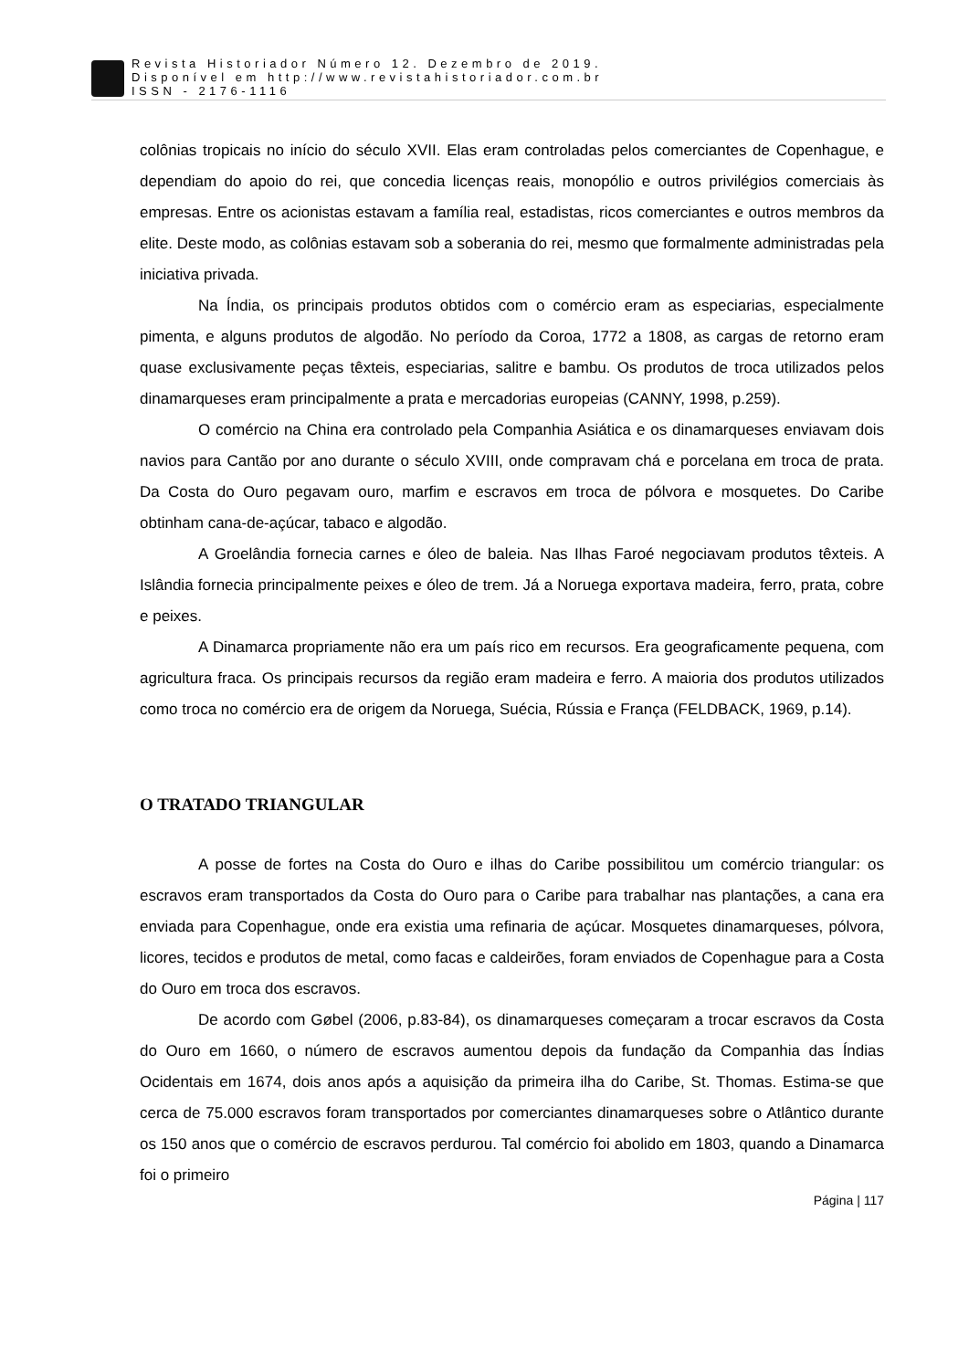Revista Historiador Número 12. Dezembro de 2019.
Disponível em http://www.revistahistoriador.com.br
ISSN - 2176-1116
colônias tropicais no início do século XVII. Elas eram controladas pelos comerciantes de Copenhague, e dependiam do apoio do rei, que concedia licenças reais, monopólio e outros privilégios comerciais às empresas. Entre os acionistas estavam a família real, estadistas, ricos comerciantes e outros membros da elite. Deste modo, as colônias estavam sob a soberania do rei, mesmo que formalmente administradas pela iniciativa privada.
Na Índia, os principais produtos obtidos com o comércio eram as especiarias, especialmente pimenta, e alguns produtos de algodão. No período da Coroa, 1772 a 1808, as cargas de retorno eram quase exclusivamente peças têxteis, especiarias, salitre e bambu. Os produtos de troca utilizados pelos dinamarqueses eram principalmente a prata e mercadorias europeias (CANNY, 1998, p.259).
O comércio na China era controlado pela Companhia Asiática e os dinamarqueses enviavam dois navios para Cantão por ano durante o século XVIII, onde compravam chá e porcelana em troca de prata. Da Costa do Ouro pegavam ouro, marfim e escravos em troca de pólvora e mosquetes. Do Caribe obtinham cana-de-açúcar, tabaco e algodão.
A Groelândia fornecia carnes e óleo de baleia. Nas Ilhas Faroé negociavam produtos têxteis. A Islândia fornecia principalmente peixes e óleo de trem. Já a Noruega exportava madeira, ferro, prata, cobre e peixes.
A Dinamarca propriamente não era um país rico em recursos. Era geograficamente pequena, com agricultura fraca. Os principais recursos da região eram madeira e ferro. A maioria dos produtos utilizados como troca no comércio era de origem da Noruega, Suécia, Rússia e França (FELDBACK, 1969, p.14).
O TRATADO TRIANGULAR
A posse de fortes na Costa do Ouro e ilhas do Caribe possibilitou um comércio triangular: os escravos eram transportados da Costa do Ouro para o Caribe para trabalhar nas plantações, a cana era enviada para Copenhague, onde era existia uma refinaria de açúcar. Mosquetes dinamarqueses, pólvora, licores, tecidos e produtos de metal, como facas e caldeirões, foram enviados de Copenhague para a Costa do Ouro em troca dos escravos.
De acordo com Gøbel (2006, p.83-84), os dinamarqueses começaram a trocar escravos da Costa do Ouro em 1660, o número de escravos aumentou depois da fundação da Companhia das Índias Ocidentais em 1674, dois anos após a aquisição da primeira ilha do Caribe, St. Thomas. Estima-se que cerca de 75.000 escravos foram transportados por comerciantes dinamarqueses sobre o Atlântico durante os 150 anos que o comércio de escravos perdurou. Tal comércio foi abolido em 1803, quando a Dinamarca foi o primeiro
Página | 117